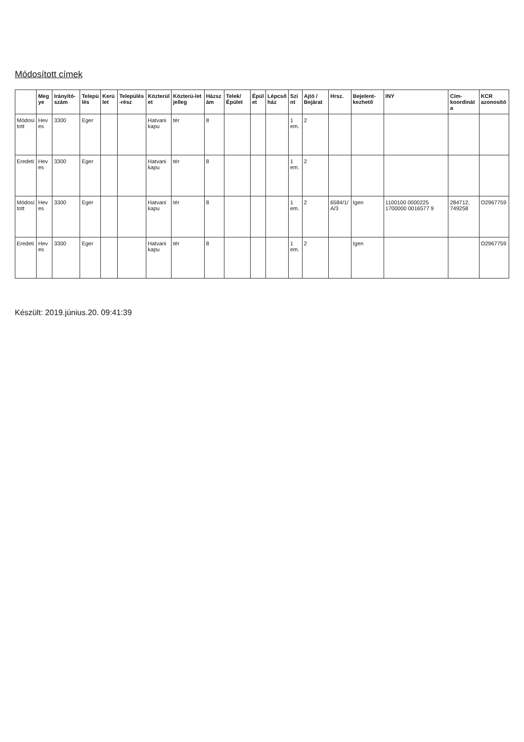Módosított címek
| | Megye | Irányító-szám | Település | Kerület | Település-rész | Közterület | Közterü-let jelleg | Házszám | Telek/ Épület | Épület | Lépcsőház | Szint | Ajtó / Bejárat | Hrsz. | Bejelent-kezhető | INY | Cím-koordináta | KCR azonosító |
| --- | --- | --- | --- | --- | --- | --- | --- | --- | --- | --- | --- | --- | --- | --- | --- | --- | --- | --- |
| Módosított | Heves | 3300 | Eger | | | Hatvani kapu | tér | 8 | | | | 1 em. | 2 | | | | | |
| Eredeti | Heves | 3300 | Eger | | | Hatvani kapu | tér | 8 | | | | 1 em. | 2 | | | | | |
| Módosított | Heves | 3300 | Eger | | | Hatvani kapu | tér | 8 | | | | 1 em. | 2 | 6584/1/ A/3 | Igen | 1100100 0000225 1700000 0016577 9 | 284712, 749258 | O2967759 |
| Eredeti | Heves | 3300 | Eger | | | Hatvani kapu | tér | 8 | | | | 1 em. | 2 | | Igen | | | O2967759 |
Készült: 2019.június.20. 09:41:39